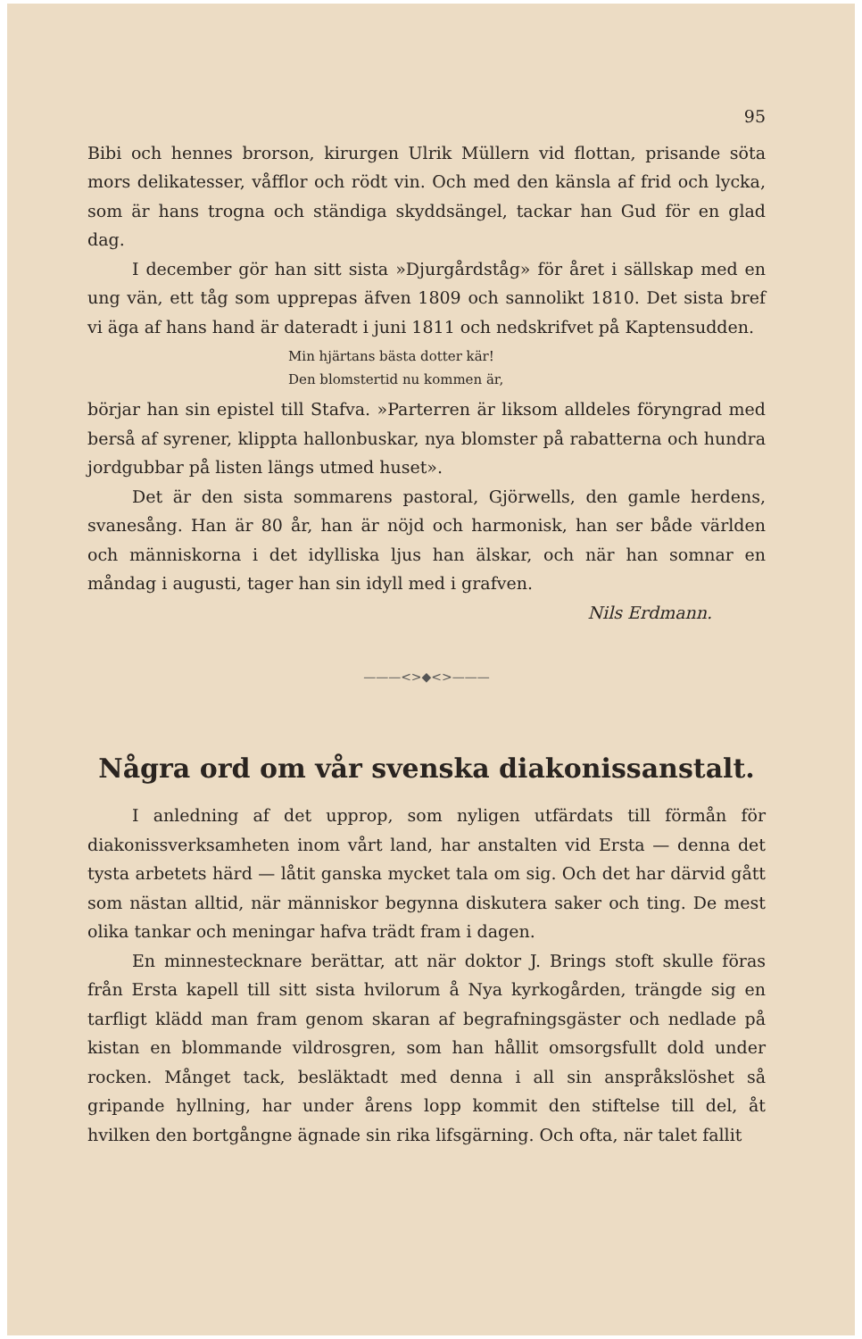95
Bibi och hennes brorson, kirurgen Ulrik Müllern vid flottan, prisande söta mors delikatesser, våfflor och rödt vin. Och med den känsla af frid och lycka, som är hans trogna och ständiga skyddsängel, tackar han Gud för en glad dag.
I december gör han sitt sista »Djurgårdståg» för året i sällskap med en ung vän, ett tåg som upprepas äfven 1809 och sannolikt 1810. Det sista bref vi äga af hans hand är dateradt i juni 1811 och nedskrifvet på Kaptensudden.
Min hjärtans bästa dotter kär!
Den blomstertid nu kommen är,
börjar han sin epistel till Stafva. »Parterren är liksom alldeles föryngrad med berså af syrener, klippta hallonbuskar, nya blomster på rabatterna och hundra jordgubbar på listen längs utmed huset».
Det är den sista sommarens pastoral, Gjörwells, den gamle herdens, svanesång. Han är 80 år, han är nöjd och harmonisk, han ser både världen och människorna i det idylliska ljus han älskar, och när han somnar en måndag i augusti, tager han sin idyll med i grafven.
Nils Erdmann.
———<>◆<>———
Några ord om vår svenska diakonissanstalt.
I anledning af det upprop, som nyligen utfärdats till förmån för diakonissverksamheten inom vårt land, har anstalten vid Ersta — denna det tysta arbetets härd — låtit ganska mycket tala om sig. Och det har därvid gått som nästan alltid, när människor begynna diskutera saker och ting. De mest olika tankar och meningar hafva trädt fram i dagen.
En minnestecknare berättar, att när doktor J. Brings stoft skulle föras från Ersta kapell till sitt sista hvilorum å Nya kyrkogården, trängde sig en tarfligt klädd man fram genom skaran af begrafningsgäster och nedlade på kistan en blommande vildrosgren, som han hållit omsorgsfullt dold under rocken. Månget tack, besläktadt med denna i all sin anspråkslöshet så gripande hyllning, har under årens lopp kommit den stiftelse till del, åt hvilken den bortgångne ägnade sin rika lifsgärning. Och ofta, när talet fallit